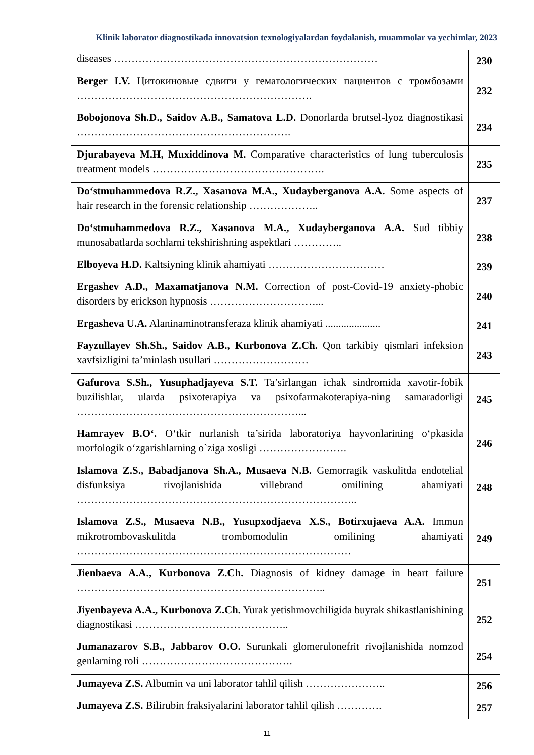Klinik laborator diagnostikada innovatsion texnologiyalardan foydalanish, muammolar va yechimlar, 2023
| diseases ………………………………………………………………… | 230 |
| Berger I.V. Цитокиновые сдвиги у гематологических пациентов с тромбозами …………………………………………………………. | 232 |
| Bobojonova Sh.D., Saidov A.B., Samatova L.D. Donorlarda brutsel-lyoz diagnostikasi ……………………………………………………. | 234 |
| Djurabayeva M.H, Muxiddinova M. Comparative characteristics of lung tuberculosis treatment models …………………………………………. | 235 |
| Do‘stmuhammedova R.Z., Xasanova M.A., Xudayberganova A.A. Some aspects of hair research in the forensic relationship ……………….. | 237 |
| Do‘stmuhammedova R.Z., Xasanova M.A., Xudayberganova A.A. Sud tibbiy munosabatlarda sochlarni tekshirishning aspektlari ………….. | 238 |
| Elboyeva H.D. Kaltsiyning klinik ahamiyati …………………………… | 239 |
| Ergashev A.D., Maxamatjanova N.M. Correction of post-Covid-19 anxiety-phobic disorders by erickson hypnosis …………………………... | 240 |
| Ergasheva U.A. Alaninaminotransferaza klinik ahamiyati ..................... | 241 |
| Fayzullayev Sh.Sh., Saidov A.B., Kurbonova Z.Ch. Qon tarkibiy qismlari infeksion xavfsizligini ta’minlash usullari ……………………… | 243 |
| Gafurova S.Sh., Yusuphadjayeva S.T. Ta’sirlangan ichak sindromida xavotir-fobik buzilishlar, ularda psixoterapiya va psixofarmakoterapiya-ning samaradorligi ………………………………………………………... | 245 |
| Hamrayev B.O‘. O‘tkir nurlanish ta’sirida laboratoriya hayvonlarining o‘pkasida morfologik o‘zgarishlarning o`ziga xosligi ……………………. | 246 |
| Islamova Z.S., Babadjanova Sh.A., Musaeva N.B. Gemorragik vaskulitda endotelial disfunksiya rivojlanishida villebrand omilining ahamiyati …………………………………………………………………….. | 248 |
| Islamova Z.S., Musaeva N.B., Yusupxodjaeva X.S., Botirxujaeva A.A. Immun mikrotrombovaskulitda trombomodulin omilining ahamiyati …………………………………………………………………… | 249 |
| Jienbaeva A.A., Kurbonova Z.Ch. Diagnosis of kidney damage in heart failure …………………………………………………………….. | 251 |
| Jiyenbayeva A.A., Kurbonova Z.Ch. Yurak yetishmovchiligida buyrak shikastlanishining diagnostikasi …………………………………….. | 252 |
| Jumanazarov S.B., Jabbarov O.O. Surunkali glomerulonefrit rivojlanishida nomzod genlarning roli ……………………………………. | 254 |
| Jumayeva Z.S. Albumin va uni laborator tahlil qilish ………………….. | 256 |
| Jumayeva Z.S. Bilirubin fraksiyalarini laborator tahlil qilish …………. | 257 |
11